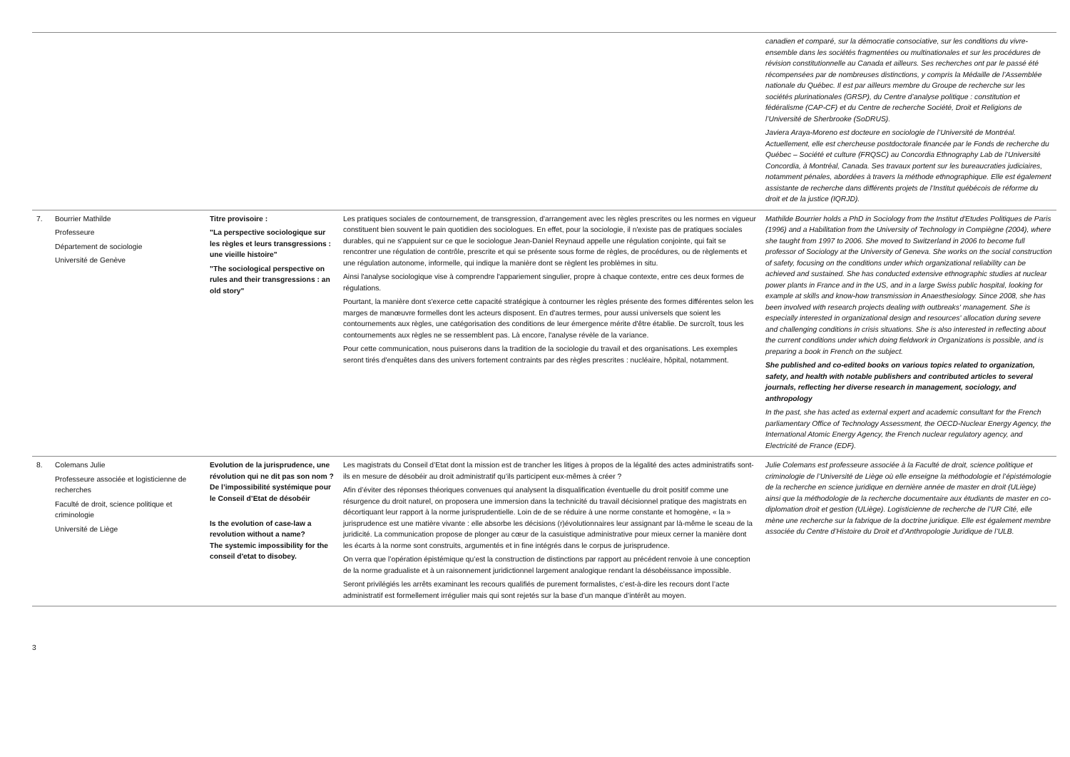| | | | | canadien et comparé, sur la démocratie consociative, sur les conditions du vivre-ensemble dans les sociétés fragmentées ou multinationales et sur les procédures de révision constitutionnelle au Canada et ailleurs. Ses recherches ont par le passé été récompensées par de nombreuses distinctions, y compris la Médaille de l’Assemblée nationale du Québec. Il est par ailleurs membre du Groupe de recherche sur les sociétés plurinationales (GRSP), du Centre d’analyse politique : constitution et fédéralisme (CAP-CF) et du Centre de recherche Société, Droit et Religions de l’Université de Sherbrooke (SoDRUS). Javiera Araya-Moreno est docteure en sociologie de l’Université de Montréal. Actuellement, elle est chercheuse postdoctorale financée par le Fonds de recherche du Québec – Société et culture (FRQSC) au Concordia Ethnography Lab de l’Université Concordia, à Montréal, Canada. Ses travaux portent sur les bureaucraties judiciaires, notamment pénales, abordées à travers la méthode ethnographique. Elle est également assistante de recherche dans différents projets de l’Institut québécois de réforme du droit et de la justice (IQRJD). |
| 7. | Bourrier Mathilde Professeure Département de sociologie Université de Genève | Titre provisoire : "La perspective sociologique sur les règles et leurs transgressions : une vieille histoire" "The sociological perspective on rules and their transgressions : an old story" | Les pratiques sociales de contournement, de transgression, d'arrangement avec les règles prescrites ou les normes en vigueur constituent bien souvent le pain quotidien des sociologues. En effet, pour la sociologie, il n'existe pas de pratiques sociales durables, qui ne s'appuient sur ce que le sociologue Jean-Daniel Reynaud appelle une régulation conjointe, qui fait se rencontrer une régulation de contrôle, prescrite et qui se présente sous forme de règles, de procédures, ou de règlements et une régulation autonome, informelle, qui indique la manière dont se règlent les problèmes in situ. Ainsi l'analyse sociologique vise à comprendre l'appariement singulier, propre à chaque contexte, entre ces deux formes de régulations. Pourtant, la manière dont s'exerce cette capacité stratégique à contourner les règles présente des formes différentes selon les marges de manœuvre formelles dont les acteurs disposent. En d'autres termes, pour aussi universels que soient les contournements aux règles, une catégorisation des conditions de leur émergence mérite d'être établie. De surcroît, tous les contournements aux règles ne se ressemblent pas. Là encore, l'analyse révèle de la variance. Pour cette communication, nous puiserons dans la tradition de la sociologie du travail et des organisations. Les exemples seront tirés d'enquêtes dans des univers fortement contraints par des règles prescrites : nucléaire, hôpital, notamment. | Mathilde Bourrier holds a PhD in Sociology from the Institut d'Etudes Politiques de Paris (1996) and a Habilitation from the University of Technology in Compiègne (2004), where she taught from 1997 to 2006. She moved to Switzerland in 2006 to become full professor of Sociology at the University of Geneva. She works on the social construction of safety, focusing on the conditions under which organizational reliability can be achieved and sustained. She has conducted extensive ethnographic studies at nuclear power plants in France and in the US, and in a large Swiss public hospital, looking for example at skills and know-how transmission in Anaesthesiology. Since 2008, she has been involved with research projects dealing with outbreaks' management. She is especially interested in organizational design and resources' allocation during severe and challenging conditions in crisis situations. She is also interested in reflecting about the current conditions under which doing fieldwork in Organizations is possible, and is preparing a book in French on the subject. She published and co-edited books on various topics related to organization, safety, and health with notable publishers and contributed articles to several journals, reflecting her diverse research in management, sociology, and anthropology In the past, she has acted as external expert and academic consultant for the French parliamentary Office of Technology Assessment, the OECD-Nuclear Energy Agency, the International Atomic Energy Agency, the French nuclear regulatory agency, and Electricité de France (EDF). |
| 8. | Colemans Julie Professeure associée et logisticienne de recherches Faculté de droit, science politique et criminologie Université de Liège | Evolution de la jurisprudence, une révolution qui ne dit pas son nom ? De l’impossibilité systémique pour le Conseil d’Etat de désobéir Is the evolution of case-law a revolution without a name? The systemic impossibility for the conseil d'etat to disobey. | Les magistrats du Conseil d’Etat dont la mission est de trancher les litiges à propos de la légalité des actes administratifs sont-ils en mesure de désobéir au droit administratif qu’ils participent eux-mêmes à créer ? Afin d’éviter des réponses théoriques convenues qui analysent la disqualification éventuelle du droit positif comme une résurgence du droit naturel, on proposera une immersion dans la technicité du travail décisionnel pratique des magistrats en décortiquant leur rapport à la norme jurisprudentielle. Loin de de se réduire à une norme constante et homogène, « la » jurisprudence est une matière vivante : elle absorbe les décisions (r)évolutionnaires leur assignant par là-même le sceau de la juridicité. La communication propose de plonger au cœur de la casuistique administrative pour mieux cerner la manière dont les écarts à la norme sont construits, argumentés et in fine intégrés dans le corpus de jurisprudence. On verra que l’opération épistémique qu’est la construction de distinctions par rapport au précédent renvoie à une conception de la norme gradualiste et à un raisonnement juridictionnel largement analogique rendant la désobéissance impossible. Seront privilégiés les arrêts examinant les recours qualifiés de purement formalistes, c’est-à-dire les recours dont l’acte administratif est formellement irrégulier mais qui sont rejetés sur la base d’un manque d’intérêt au moyen. | Julie Colemans est professeure associée à la Faculté de droit, science politique et criminologie de l’Université de Liège où elle enseigne la méthodologie et l’épistémologie de la recherche en science juridique en dernière année de master en droit (ULiège) ainsi que la méthodologie de la recherche documentaire aux étudiants de master en co-diplomation droit et gestion (ULiège). Logisticienne de recherche de l’UR Cité, elle mène une recherche sur la fabrique de la doctrine juridique. Elle est également membre associée du Centre d’Histoire du Droit et d’Anthropologie Juridique de l’ULB. |
3